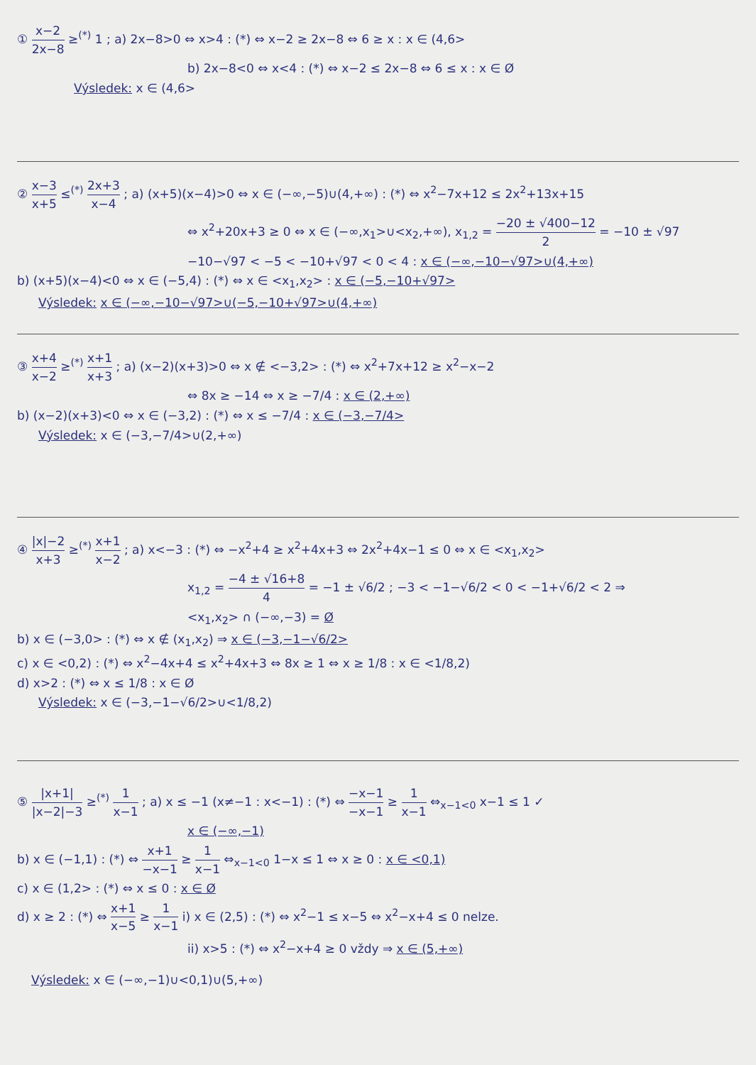① x−2 2x−8 ≥<sup>(*)</sup> 1 ; a) 2x−8>0 ⇔ x>4 : (*) ⇔ x−2 ≥ 2x−8 ⇔ 6 ≥ x : x ∈ (4,6>
b) 2x−8<0 ⇔ x<4 : (*) ⇔ x−2 ≤ 2x−8 ⇔ 6 ≤ x : x ∈ Ø
Výsledek: x ∈ (4,6>
② x−3 x+5 ≤<sup>(*)</sup> 2x+3 x−4 ; a) (x+5)(x−4)>0 ⇔ x ∈ (−∞,−5)∪(4,+∞) : (*) ⇔ x<sup>2</sup>−7x+12 ≤ 2x<sup>2</sup>+13x+15
⇔ x<sup>2</sup>+20x+3 ≥ 0 ⇔ x ∈ (−∞,x<sub>1</sub>>∪<x<sub>2</sub>,+∞), x<sub>1,2</sub> = −20 ± √400−12 2 = −10 ± √97
−10−√97 < −5 < −10+√97 < 0 < 4 : x ∈ (−∞,−10−√97>∪(4,+∞)
b) (x+5)(x−4)<0 ⇔ x ∈ (−5,4) : (*) ⇔ x ∈ <x<sub>1</sub>,x<sub>2</sub>> : x ∈ (−5,−10+√97>
Výsledek: x ∈ (−∞,−10−√97>∪(−5,−10+√97>∪(4,+∞)
③ x+4 x−2 ≥<sup>(*)</sup> x+1 x+3 ; a) (x−2)(x+3)>0 ⇔ x ∉ <−3,2> : (*) ⇔ x<sup>2</sup>+7x+12 ≥ x<sup>2</sup>−x−2
⇔ 8x ≥ −14 ⇔ x ≥ −7/4 : x ∈ (2,+∞)
b) (x−2)(x+3)<0 ⇔ x ∈ (−3,2) : (*) ⇔ x ≤ −7/4 : x ∈ (−3,−7/4>
Výsledek: x ∈ (−3,−7/4>∪(2,+∞)
④ |x|−2 x+3 ≥<sup>(*)</sup> x+1 x−2 ; a) x<−3 : (*) ⇔ −x<sup>2</sup>+4 ≥ x<sup>2</sup>+4x+3 ⇔ 2x<sup>2</sup>+4x−1 ≤ 0 ⇔ x ∈ <x<sub>1</sub>,x<sub>2</sub>>
x<sub>1,2</sub> = −4 ± √16+8 4 = −1 ± √6/2 ; −3 < −1−√6/2 < 0 < −1+√6/2 < 2 ⇒
<x<sub>1</sub>,x<sub>2</sub>> ∩ (−∞,−3) = Ø
b) x ∈ (−3,0> : (*) ⇔ x ∉ (x<sub>1</sub>,x<sub>2</sub>) ⇒ x ∈ (−3,−1−√6/2>
c) x ∈ <0,2) : (*) ⇔ x<sup>2</sup>−4x+4 ≤ x<sup>2</sup>+4x+3 ⇔ 8x ≥ 1 ⇔ x ≥ 1/8 : x ∈ <1/8,2)
d) x>2 : (*) ⇔ x ≤ 1/8 : x ∈ Ø
Výsledek: x ∈ (−3,−1−√6/2>∪<1/8,2)
⑤ |x+1| |x−2|−3 ≥<sup>(*)</sup> 1 x−1 ; a) x ≤ −1 (x≠−1 : x<−1) : (*) ⇔ −x−1 −x−1 ≥ 1 x−1 ⇔<sub>x−1<0</sub> x−1 ≤ 1 ✓
x ∈ (−∞,−1)
b) x ∈ (−1,1) : (*) ⇔ x+1 −x−1 ≥ 1 x−1 ⇔<sub>x−1<0</sub> 1−x ≤ 1 ⇔ x ≥ 0 : x ∈ <0,1)
c) x ∈ (1,2> : (*) ⇔ x ≤ 0 : x ∈ Ø
d) x ≥ 2 : (*) ⇔ x+1 x−5 ≥ 1 x−1 i) x ∈ (2,5) : (*) ⇔ x<sup>2</sup>−1 ≤ x−5 ⇔ x<sup>2</sup>−x+4 ≤ 0 nelze.
ii) x>5 : (*) ⇔ x<sup>2</sup>−x+4 ≥ 0 vždy ⇒ x ∈ (5,+∞)
Výsledek: x ∈ (−∞,−1)∪<0,1)∪(5,+∞)